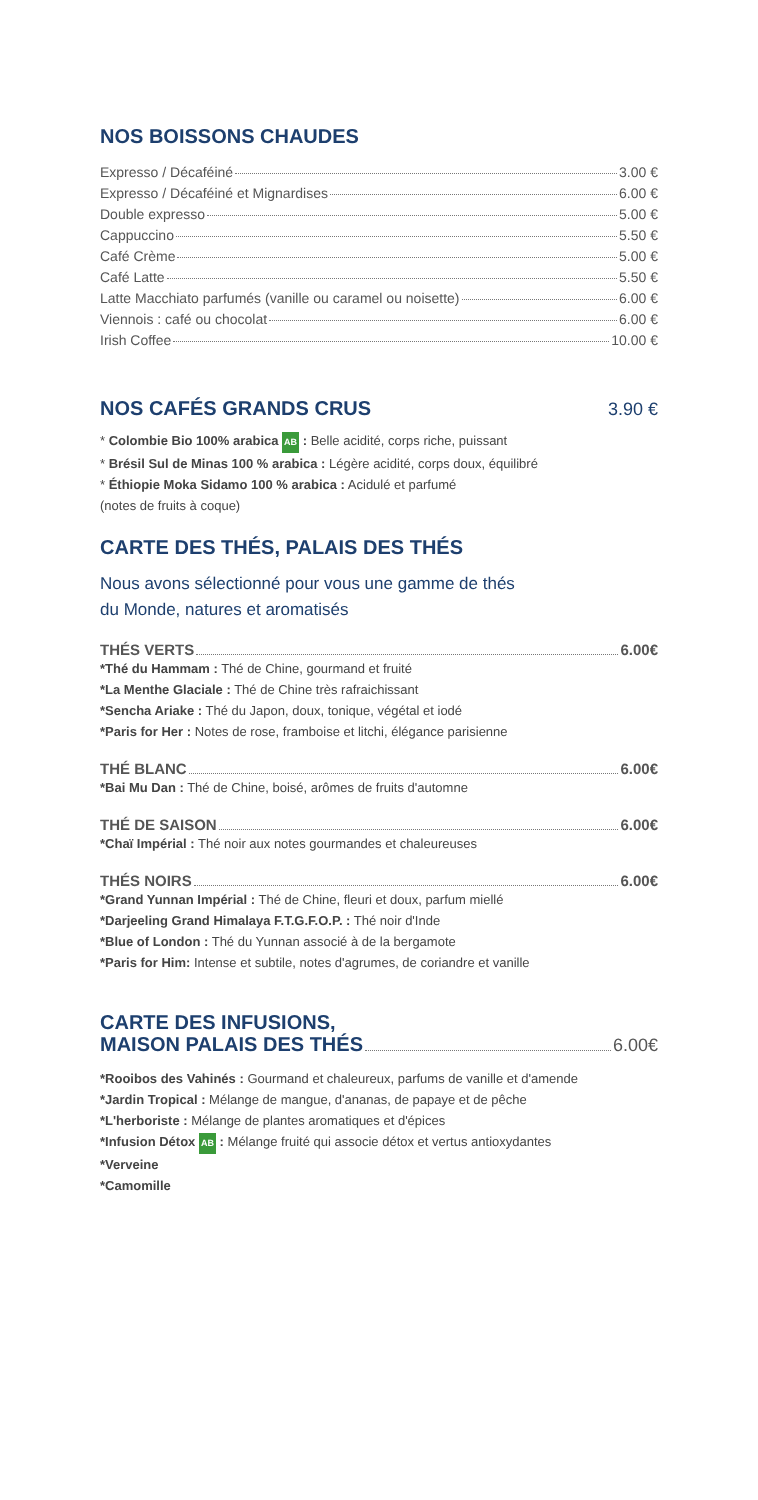NOS BOISSONS CHAUDES
Expresso / Décaféiné 3.00 €
Expresso / Décaféiné et Mignardises 6.00 €
Double expresso 5.00 €
Cappuccino 5.50 €
Café Crème 5.00 €
Café Latte 5.50 €
Latte Macchiato parfumés (vanille ou caramel ou noisette) 6.00 €
Viennois : café ou chocolat 6.00 €
Irish Coffee 10.00 €
NOS CAFÉS GRANDS CRUS 3.90 €
* Colombie Bio 100% arabica AB : Belle acidité, corps riche, puissant
* Brésil Sul de Minas 100 % arabica : Légère acidité, corps doux, équilibré
* Éthiopie Moka Sidamo 100 % arabica : Acidulé et parfumé
(notes de fruits à coque)
CARTE DES THÉS, PALAIS DES THÉS
Nous avons sélectionné pour vous une gamme de thés
du Monde, natures et aromatisés
THÉS VERTS 6.00€
*Thé du Hammam : Thé de Chine, gourmand et fruité
*La Menthe Glaciale : Thé de Chine très rafraichissant
*Sencha Ariake : Thé du Japon, doux, tonique, végétal et iodé
*Paris for Her : Notes de rose, framboise et litchi, élégance parisienne
THÉ BLANC 6.00€
*Bai Mu Dan : Thé de Chine, boisé, arômes de fruits d'automne
THÉ DE SAISON 6.00€
*Chaï Impérial : Thé noir aux notes gourmandes et chaleureuses
THÉS NOIRS 6.00€
*Grand Yunnan Impérial : Thé de Chine, fleuri et doux, parfum miellé
*Darjeeling Grand Himalaya F.T.G.F.O.P. : Thé noir d'Inde
*Blue of London : Thé du Yunnan associé à de la bergamote
*Paris for Him: Intense et subtile, notes d'agrumes, de coriandre et vanille
CARTE DES INFUSIONS,
MAISON PALAIS DES THÉS 6.00€
*Rooibos des Vahinés : Gourmand et chaleureux, parfums de vanille et d'amende
*Jardin Tropical : Mélange de mangue, d'ananas, de papaye et de pêche
*L'herboriste : Mélange de plantes aromatiques et d'épices
*Infusion Détox AB : Mélange fruité qui associe détox et vertus antioxydantes
*Verveine
*Camomille